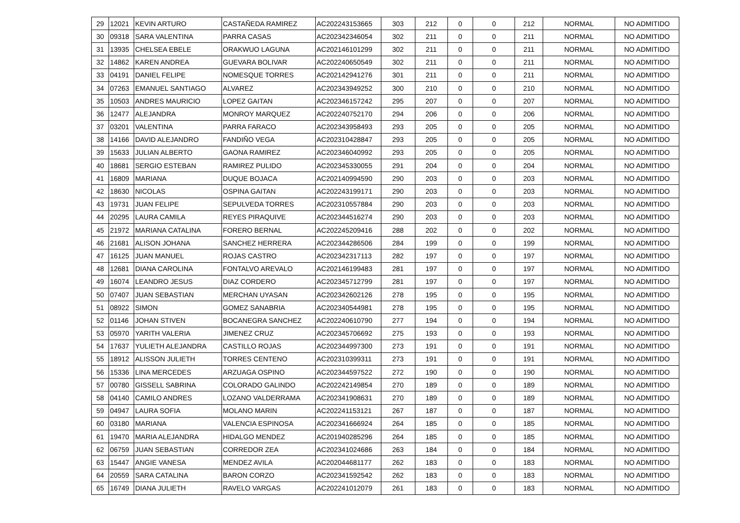| 29 | 12021 | KEVIN ARTURO | CASTAÑEDA RAMIREZ | AC202243153665 | 303 | 212 | 0 | 0 | 212 | NORMAL | NO ADMITIDO |
| 30 | 09318 | SARA VALENTINA | PARRA CASAS | AC202342346054 | 302 | 211 | 0 | 0 | 211 | NORMAL | NO ADMITIDO |
| 31 | 13935 | CHELSEA EBELE | ORAKWUO LAGUNA | AC202146101299 | 302 | 211 | 0 | 0 | 211 | NORMAL | NO ADMITIDO |
| 32 | 14862 | KAREN ANDREA | GUEVARA BOLIVAR | AC202240650549 | 302 | 211 | 0 | 0 | 211 | NORMAL | NO ADMITIDO |
| 33 | 04191 | DANIEL FELIPE | NOMESQUE TORRES | AC202142941276 | 301 | 211 | 0 | 0 | 211 | NORMAL | NO ADMITIDO |
| 34 | 07263 | EMANUEL SANTIAGO | ALVAREZ | AC202343949252 | 300 | 210 | 0 | 0 | 210 | NORMAL | NO ADMITIDO |
| 35 | 10503 | ANDRES MAURICIO | LOPEZ GAITAN | AC202346157242 | 295 | 207 | 0 | 0 | 207 | NORMAL | NO ADMITIDO |
| 36 | 12477 | ALEJANDRA | MONROY MARQUEZ | AC202240752170 | 294 | 206 | 0 | 0 | 206 | NORMAL | NO ADMITIDO |
| 37 | 03201 | VALENTINA | PARRA FARACO | AC202343958493 | 293 | 205 | 0 | 0 | 205 | NORMAL | NO ADMITIDO |
| 38 | 14166 | DAVID ALEJANDRO | FANDIÑO VEGA | AC202310428847 | 293 | 205 | 0 | 0 | 205 | NORMAL | NO ADMITIDO |
| 39 | 15633 | JULIAN ALBERTO | GAONA RAMIREZ | AC202346040992 | 293 | 205 | 0 | 0 | 205 | NORMAL | NO ADMITIDO |
| 40 | 18681 | SERGIO ESTEBAN | RAMIREZ PULIDO | AC202345330055 | 291 | 204 | 0 | 0 | 204 | NORMAL | NO ADMITIDO |
| 41 | 16809 | MARIANA | DUQUE BOJACA | AC202140994590 | 290 | 203 | 0 | 0 | 203 | NORMAL | NO ADMITIDO |
| 42 | 18630 | NICOLAS | OSPINA GAITAN | AC202243199171 | 290 | 203 | 0 | 0 | 203 | NORMAL | NO ADMITIDO |
| 43 | 19731 | JUAN FELIPE | SEPULVEDA TORRES | AC202310557884 | 290 | 203 | 0 | 0 | 203 | NORMAL | NO ADMITIDO |
| 44 | 20295 | LAURA CAMILA | REYES PIRAQUIVE | AC202344516274 | 290 | 203 | 0 | 0 | 203 | NORMAL | NO ADMITIDO |
| 45 | 21972 | MARIANA CATALINA | FORERO BERNAL | AC202245209416 | 288 | 202 | 0 | 0 | 202 | NORMAL | NO ADMITIDO |
| 46 | 21681 | ALISON JOHANA | SANCHEZ HERRERA | AC202344286506 | 284 | 199 | 0 | 0 | 199 | NORMAL | NO ADMITIDO |
| 47 | 16125 | JUAN MANUEL | ROJAS CASTRO | AC202342317113 | 282 | 197 | 0 | 0 | 197 | NORMAL | NO ADMITIDO |
| 48 | 12681 | DIANA CAROLINA | FONTALVO AREVALO | AC202146199483 | 281 | 197 | 0 | 0 | 197 | NORMAL | NO ADMITIDO |
| 49 | 16074 | LEANDRO JESUS | DIAZ CORDERO | AC202345712799 | 281 | 197 | 0 | 0 | 197 | NORMAL | NO ADMITIDO |
| 50 | 07407 | JUAN SEBASTIAN | MERCHAN UYASAN | AC202342602126 | 278 | 195 | 0 | 0 | 195 | NORMAL | NO ADMITIDO |
| 51 | 08922 | SIMON | GOMEZ SANABRIA | AC202340544981 | 278 | 195 | 0 | 0 | 195 | NORMAL | NO ADMITIDO |
| 52 | 01146 | JOHAN STIVEN | BOCANEGRA SANCHEZ | AC202240610790 | 277 | 194 | 0 | 0 | 194 | NORMAL | NO ADMITIDO |
| 53 | 05970 | YARITH VALERIA | JIMENEZ CRUZ | AC202345706692 | 275 | 193 | 0 | 0 | 193 | NORMAL | NO ADMITIDO |
| 54 | 17637 | YULIETH ALEJANDRA | CASTILLO ROJAS | AC202344997300 | 273 | 191 | 0 | 0 | 191 | NORMAL | NO ADMITIDO |
| 55 | 18912 | ALISSON JULIETH | TORRES CENTENO | AC202310399311 | 273 | 191 | 0 | 0 | 191 | NORMAL | NO ADMITIDO |
| 56 | 15336 | LINA MERCEDES | ARZUAGA OSPINO | AC202344597522 | 272 | 190 | 0 | 0 | 190 | NORMAL | NO ADMITIDO |
| 57 | 00780 | GISSELL SABRINA | COLORADO GALINDO | AC202242149854 | 270 | 189 | 0 | 0 | 189 | NORMAL | NO ADMITIDO |
| 58 | 04140 | CAMILO ANDRES | LOZANO VALDERRAMA | AC202341908631 | 270 | 189 | 0 | 0 | 189 | NORMAL | NO ADMITIDO |
| 59 | 04947 | LAURA SOFIA | MOLANO MARIN | AC202241153121 | 267 | 187 | 0 | 0 | 187 | NORMAL | NO ADMITIDO |
| 60 | 03180 | MARIANA | VALENCIA ESPINOSA | AC202341666924 | 264 | 185 | 0 | 0 | 185 | NORMAL | NO ADMITIDO |
| 61 | 19470 | MARIA ALEJANDRA | HIDALGO MENDEZ | AC201940285296 | 264 | 185 | 0 | 0 | 185 | NORMAL | NO ADMITIDO |
| 62 | 06759 | JUAN SEBASTIAN | CORREDOR ZEA | AC202341024686 | 263 | 184 | 0 | 0 | 184 | NORMAL | NO ADMITIDO |
| 63 | 15447 | ANGIE VANESA | MENDEZ AVILA | AC202044681177 | 262 | 183 | 0 | 0 | 183 | NORMAL | NO ADMITIDO |
| 64 | 20559 | SARA CATALINA | BARON CORZO | AC202341592542 | 262 | 183 | 0 | 0 | 183 | NORMAL | NO ADMITIDO |
| 65 | 16749 | DIANA JULIETH | RAVELO VARGAS | AC202241012079 | 261 | 183 | 0 | 0 | 183 | NORMAL | NO ADMITIDO |